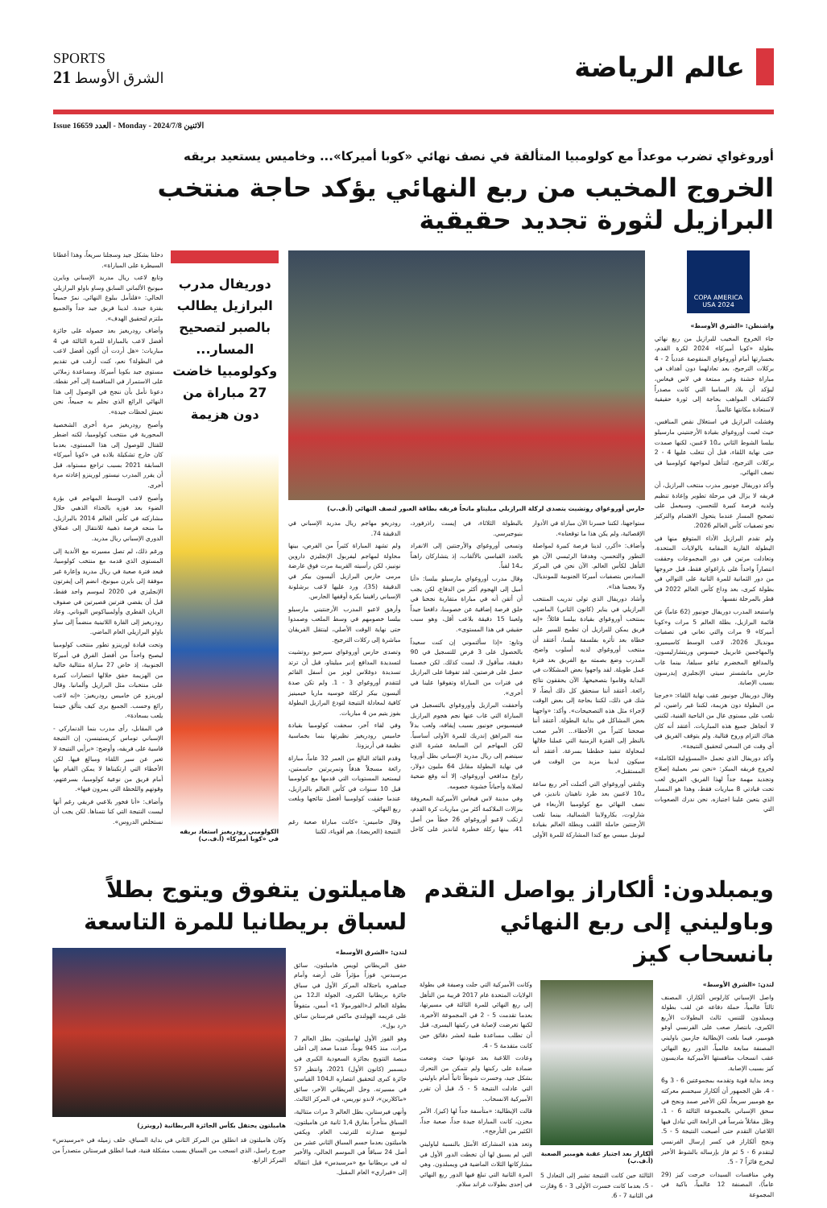SPORTS
21 الشرق الأوسط
عالم الرياضة
Issue 16659 العدد - Monday - 2024/7/8 الاثنين
أوروغواي تضرب موعداً مع كولومبيا المتألقة في نصف نهائي «كوبا أميركا»... وخاميس يستعيد بريقه
الخروج المخيب من ربع النهائي يؤكد حاجة منتخب البرازيل لثورة تجديد حقيقية
COPA AMERICA USA 2024
واشنطن: «الشرق الأوسط»
جاء الخروج المخيب للبرازيل من ربع نهائي بطولة «كوبا أميركا» 2024 لكرة القدم، بخسارتها أمام أوروغواي المنقوصة عددياً 2 - 4 بركلات الترجيح، بعد تعادلهما دون أهداف في مباراة خشنة وغير ممتعة في لاس فيغاس، ليؤكد أن بلاد السامبا التي كانت مصدراً لاكتشاف المواهب بحاجة إلى ثورة حقيقية لاستعادة مكانتها عالمياً.
وفشلت البرازيل في استغلال نقص المنافس، حيث لعبت أوروغواي بقيادة الأرجنتيني مارسيلو بيلسا الشوط الثاني بـ10 لاعبين، لكنها صمدت حتى نهاية اللقاء، قبل أن تتغلب عليها 4 - 2 بركلات الترجيح، لتتأهل لمواجهة كولومبيا في نصف النهائي.
وأكد دوريفال جونيور مدرب منتخب البرازيل، أن فريقه لا يزال في مرحلة تطوير وإعادة تنظيم ولديه فرصة كبيرة للتحسن، وسيعمل على تصحيح المسار عندما يتحول الاهتمام والتركيز نحو تصفيات كأس العالم 2026.
ولم تقدم البرازيل الأداء المتوقع منها في البطولة القارية المقامة بالولايات المتحدة، وتعادلت مرتين في دور المجموعات وحققت انتصاراً واحداً على باراغواي فقط، قبل خروجها من دور الثمانية للمرة الثانية على التوالي في بطولة كبرى، بعد وداع كأس العالم 2022 في قطر بالمرحلة نفسها.
واستبعد المدرب دوريفال جونيور (62 عاماً) عن قائمة البرازيل، بطلة العالم 5 مرات و«كوبا أميركا» 9 مرات والتي تعاني في تصفيات مونديال 2026، لاعب الوسط كاسيميرو، والمهاجمين غابرييل خيسوس وريتشارليسون، والمدافع المخضرم تياغو سيلفا، بينما غاب حارس مانشستر سيتي الإنجليزي إيدرسون بسبب الإصابة.
وقال دوريفال جونيور عقب نهاية اللقاء: «خرجنا من البطولة دون هزيمة، لكننا غير راضين، لم نلعب على مستوى عال من الناحية الفنية، لكنني لا أتجاهل جميع هذه المباريات. أعتقد أنه كان هناك التزام وروح قتالية. ولم يتوقف الفريق في أي وقت عن السعي لتحقيق النتيجة».
وأكد دوريفال الذي تحمل «المسؤولية الكاملة» لخروج فريقه المبكر: «نحن نمر بعملية إصلاح وتجديد مهمة جداً لهذا الفريق. الفريق لعب تحت قيادتي 8 مباريات فقط، وهذا هو المسار الذي يتعين علينا اجتيازه. نحن ندرك الصعوبات التي
حارس أوروغواي روتشيت يتصدى لركلة البرازيلي ميليتاو مانحاً فريقه بطاقة العبور لنصف النهائي (أ.ف.ب)
ستواجهنا، لكننا خسرنا الآن مباراة في الأدوار الإقصائية، ولم يكن هذا ما توقعناه».
وأضاف: «أكرر، لدينا فرصة كبيرة لمواصلة التطور والتحسن، وهدفنا الرئيسي الآن هو التأهل لكأس العالم. الآن نحن في المركز السادس بتصفيات أميركا الجنوبية للمونديال، ولا يعجبنا هذا».
وأشاد دوريفال الذي تولى تدريب المنتخب البرازيلي في يناير (كانون الثاني) الماضي، بمنتخب أوروغواي بقيادة بيلسا قائلاً: «إنه فريق يمكن للبرازيل أن تطمح للسير على خطاه بعد تأثره بفلسفة بيلسا، أعتقد أن منتخب أوروغواي لديه أسلوب واضح. المدرب وضع بصمته مع الفريق بعد فترة عمل طويلة. لقد واجهوا بعض المشكلات في البداية وقاموا بتصحيحها. الآن يحققون نتائج رائعة. أعتقد أننا سنحقق كل ذلك أيضاً، لا شك في ذلك، لكننا بحاجة إلى بعض الوقت لإجراء مثل هذه التصحيحات». وأكد: «واجهنا بعض المشاكل في بداية البطولة. أعتقد أننا صححنا كثيراً من الأخطاء... الأمر صعب بالنظر إلى الفترة الزمنية التي عملنا خلالها لمحاولة تنفيذ خططنا بسرعة. أعتقد أنه سيكون لدينا مزيد من الوقت في المستقبل».
وتلتقي أوروغواي التي أكملت آخر ربع ساعة بـ10 لاعبين بعد طرد ناهيتان نانديز، في نصف النهائي مع كولومبيا الأربعاء في شارلوت، بكارولاينا الشمالية، بينما تلعب الأرجنتين حاملة اللقب وبطلة العالم بقيادة ليونيل ميسي مع كندا المشاركة للمرة الأولى بالبطولة الثلاثاء، في إيست راذرفورد، بنيوجيرسي.
وتسعى أوروغواي والأرجنتين إلى الانفراد بالعدد القياسي بالألقاب، إذ يتشاركان راهناً بـ14 لقباً.
وقال مدرب أوروغواي مارسيلو بيلسا: «أنا أميل إلى الهجوم أكثر من الدفاع، لكن يجب أن أتقن أنه في مباراة متقاربة نجحنا في خلق فرصة إضافية عن خصومنا، دافعنا جيداً ولعبنا 15 دقيقة بلاعب أقل، وهو سبب حقيقي في هذا المستوى».
وتابع: «إذا سألتموني إن كنت سعيداً بالحصول على 3 فرص للتسجيل في 90 دقيقة، سأقول لا، لست كذلك. لكن خصمنا حصل على فرصتين. لقد تفوقنا على البرازيل في فترات من المباراة وتفوقوا علينا في أخرى».
وأخفقت البرازيل وأوروغواي بالتسجيل في المباراة التي غاب عنها نجم هجوم البرازيل فينيسيوس جونيور بسبب إيقافه، ولعب بدلاً منه المراهق إندريك للمرة الأولى أساسياً. لكن المهاجم ابن السابعة عشرة الذي سينضم إلى ريال مدريد الإسباني بطل أوروبا في نهاية البطولة مقابل 64 مليون دولار، راوغ مدافعي أوروغواي، إلا أنه وقع ضحية لصلابة وأحياناً خشونة خصومه.
وفي مدينة لاس فيغاس الأميركية المعروفة بنزالات الملاكمة أكثر من مباريات كرة القدم، ارتكب لاعبو أوروغواي 26 خطأ من أصل 41، بينها ركلة خطيرة لنانديز على كاحل رودريغو مهاجم ريال مدريد الإسباني في الدقيقة 74.
ولم تشهد المباراة كثيراً من الفرص، بينها محاولة لمهاجم ليفربول الإنجليزي داروين نونييز، لكن رأسيته القريبة مرت فوق عارضة مرمى حارس البرازيل أليسون بيكر في الدقيقة (35)، ورد عليها لاعب برشلونة الإسباني رافينيا بكرة أوقفها الحارس.
وأرهق لاعبو المدرب الأرجنتيني مارسيلو بيلسا خصومهم في وسط الملعب وصمدوا حتى نهاية الوقت الأصلي، لينتقل الفريقان مباشرة إلى ركلات الترجيح.
وتصدى حارس أوروغواي سيرجيو روتشيت لتسديدة المدافع إدير ميليتاو، قبل أن ترتد تسديدة دوغلاس لويز من أسفل القائم لتتقدم أوروغواي 3 - 1. ولم تكن صدة أليسون بيكر لركلة خوسيه ماريا خيمينيز كافية لمعادلة النتيجة لتودع البرازيل البطولة بفوز يتيم من 4 مباريات.
وفي لقاء آخر، سحقت كولومبيا بقيادة خاميس رودريغيز نظيرتها بنما بخماسية نظيفة في أريزونا.
وقدم القائد البالغ من العمر 32 عاماً، مباراة رائعة مسجلاً هدفاً وتمريرتين حاسمتين، ليستعيد المستويات التي قدمها مع كولومبيا قبل 10 سنوات في كأس العالم بالبرازيل، عندما حققت كولومبيا أفضل نتائجها وبلغت ربع النهائي.
وقال خاميس: «كانت مباراة صعبة رغم النتيجة (العريضة). هم أقوياء، لكننا
دوريفال مدرب البرازيل يطالب بالصبر لتصحيح المسار... وكولومبيا خاضت 27 مباراة من دون هزيمة
الكولومبي رودريغيز استعاد بريقه في «كوبا أميركا» (أ.ف.ب)
دخلنا بشكل جيد وسجلنا سريعاً، وهذا أعطانا السيطرة على المباراة».
وتابع لاعب ريال مدريد الإسباني وبايرن ميونيخ الألماني السابق وساو باولو البرازيلي الحالي: «فلنأمل ببلوغ النهائي. نمرّ جميعاً بفترة جيدة. لدينا فريق جيد جداً والجميع ملتزم لتحقيق الهدف».
وأضاف رودريغيز بعد حصوله على جائزة أفضل لاعب بالمباراة للمرة الثالثة في 4 مباريات: «هل أردت أن أكون أفضل لاعب في البطولة؟ نعم، كنت أرغب في تقديم مستوى جيد بكوبا أميركا، ومساعدة زملائي على الاستمرار في المنافسة إلى آخر نقطة. دعونا نأمل بأن ننجح في الوصول إلى هذا النهائي الرائع الذي نحلم به جميعاً، نحن نعيش لحظات جيدة».
وأصبح رودريغيز مرة أخرى الشخصية المحورية في منتخب كولومبيا، لكنه اضطر للقتال للوصول إلى هذا المستوى، بعدما كان خارج تشكيلة بلاده في «كوبا أميركا» السابقة 2021 بسبب تراجع مستواه، قبل أن يقرر المدرب نيستور لورينزو إعادته مرة أخرى.
وأصبح لاعب الوسط المهاجم في بؤرة الضوء بعد فوزه بالحذاء الذهبي خلال مشاركته في كأس العالم 2014 بالبرازيل، ما منحه فرصة ذهبية للانتقال إلى عملاق الدوري الإسباني ريال مدريد.
ورغم ذلك، لم تصل مسيرته مع الأندية إلى المستوى الذي قدمه مع منتخب كولومبيا، فبعد فترة صعبة في ريال مدريد وإعارة غير موفقة إلى بايرن ميونيخ، انضم إلى إيفرتون الإنجليزي في 2020 لموسم واحد فقط، قبل أن يقضي فترتين قصيرتين في صفوف الريان القطري وأولمبياكوس اليوناني. وعاد رودريغيز إلى القارة اللاتينية منضماً إلى ساو باولو البرازيلي العام الماضي.
وتحت قيادة لورينزو تطور منتخب كولومبيا ليصبح واحداً من أفضل الفرق في أميركا الجنوبية، إذ خاض 27 مباراة متتالية خالية من الهزيمة حقق خلالها انتصارات كبيرة على منتخبات مثل البرازيل وألمانيا. وقال لورينزو عن خاميس رودريغيز: «إنه لاعب رائع وحسب. الجميع يرى كيف يتألق حينما يلعب بسعادة».
في المقابل، رأى مدرب بنما الدنماركي - الإسباني توماس كريستينسن، إن النتيجة قاسية على فريقه، وأوضح: «برأيي النتيجة لا تعبر عن سير اللقاء ومبالغ فيها. لكن الأخطاء التي ارتكبناها لا يمكن القيام بها أمام فريق من نوعية كولومبيا، بسرعتهم، وقوتهم واللحظة التي يمرون فيها».
وأضاف: «أنا فخور بلاعبي فريقي رغم أنها ليست النتيجة التي كنا نتمناها. لكن يجب أن نستخلص الدروس».
ويمبلدون: ألكاراز يواصل التقدم وباوليني إلى ربع النهائي بانسحاب كيز
لندن: «الشرق الأوسط»
واصل الإسباني كارلوس ألكاراز، المصنف ثالثاً عالمياً، حملة دفاعه عن لقب بطولة ويمبلدون للتنس، ثالث البطولات الأربع الكبرى، بانتصار صعب على الفرنسي أوغو هومبير، فيما بلغت الإيطالية جازمين باوليني المصنفة سابعة عالمياً، الدور ربع النهائي عقب انسحاب منافستها الأميركية ماديسون كيز بسبب الإصابة.
وبعد بداية قوية وتقدمه بمجموعتين 6 - 3 و6 - 4، ظن الجمهور أن ألكاراز سيحسم معركته مع هومبير سريعاً، لكن الأخير صمد ونجح في سحق الإسباني بالمجموعة الثالثة 6 - 1، وظل مقاتلاً شرساً في الرابعة التي تبادل فيها اللاعبان التقدم حتى أصبحت النتيجة 5 - 5. ونجح ألكاراز في كسر إرسال الفرنسي ليتقدم 6 - 5 ثم فاز بإرساله بالشوط الأخير ليخرج فائزاً 7 - 5.
وفي منافسات السيدات خرجت كيز (29 عاماً)، المصنفة 12 عالمياً، باكية في المجموعة
ألكاراز بعد اجتياز عقبة هومبير الصعبة (أ.ف.ب)
الثالثة حين كانت النتيجة تشير إلى التعادل 5 - 5، بعدما كانت خسرت الأولى 3 - 6 وفازت في الثانية 7 - 6.
وكانت الأميركية التي حلت وصيفة في بطولة الولايات المتحدة عام 2017 قريبة من التأهل إلى ربع النهائي للمرة الثالثة في مسيرتها، بعدما تقدمت 5 - 2 في المجموعة الأخيرة، لكنها تعرضت لإصابة في ركبتها اليسرى، قبل أن تطلب مساعدة طبية لعشر دقائق حين كانت متقدمة 5 - 4.
وعادت اللاعبة بعد عودتها حيث وضعت ضمادة على ركبتها ولم تتمكن من التحرك بشكل جيد، وخسرت شوطاً ثانياً أمام باوليني التي عادلت النتيجة 5 - 5، قبل أن تقرر الأميركية الانسحاب.
قالت الإيطالية: «متأسفة جداً لها (كيز). الأمر محزن، كانت المباراة جيدة جداً، صعبة جداً، الكثير من التأرجح».
وتعد هذه المشاركة الأمثل بالنسبة لباوليني التي لم يسبق لها أن تخطت الدور الأول في مشاركاتها الثلاث الماضية في ويمبلدون. وهي المرة الثانية التي تبلغ فيها الدور ربع النهائي في إحدى بطولات غراند سلام.
هاميلتون يتفوق ويتوج بطلاً لسباق بريطانيا للمرة التاسعة
لندن: «الشرق الأوسط»
حقق البريطاني لويس هاميلتون، سائق مرسيدس، فوزاً مؤثراً على أرضه وأمام جماهيره باحتلاله المركز الأول في سباق جائزة بريطانيا الكبرى، الجولة الـ12 من بطولة العالم لـ«الفورمولا 1» أمس، متفوقاً على غريمه الهولندي ماكس فيرستابن سائق «رد بول».
وهو الفوز الأول لهاميلتون، بطل العالم 7 مرات، منذ 945 يوماً، عندما صعد إلى أعلى منصة التتويج بجائزة السعودية الكبرى في ديسمبر (كانون الأول) 2021، وانتظر 57 جائزة كبرى لتحقيق انتصاره الـ104 القياسي في مسيرته. وحل البريطاني الآخر، سائق «ماكلارين»، لاندو نوريس، في المركز الثالث.
وأنهى فيرستابن، بطل العالم 3 مرات متتالية، السباق متأخراً بفارق 1,4 ثانية عن هاميلتون، ليوسع صدارته للترتيب العام. ويكفي هاميلتون بعدما حسم السباق الثاني عشر من أصل 24 سباقاً في الموسم الحالي، والأخير له في بريطانيا مع «مرسيدس» قبل انتقاله إلى «فيراري» العام المقبل.
هاميلتون يحتفل بكأس الجائزة البريطانية (رويترز)
وكان هاميلتون قد انطلق من المركز الثاني في بداية السباق، خلف زميله في «مرسيدس» جورج راسل، الذي انسحب من السباق بسبب مشكلة فنية، فيما انطلق فيرستابن متصدراً من المركز الرابع.